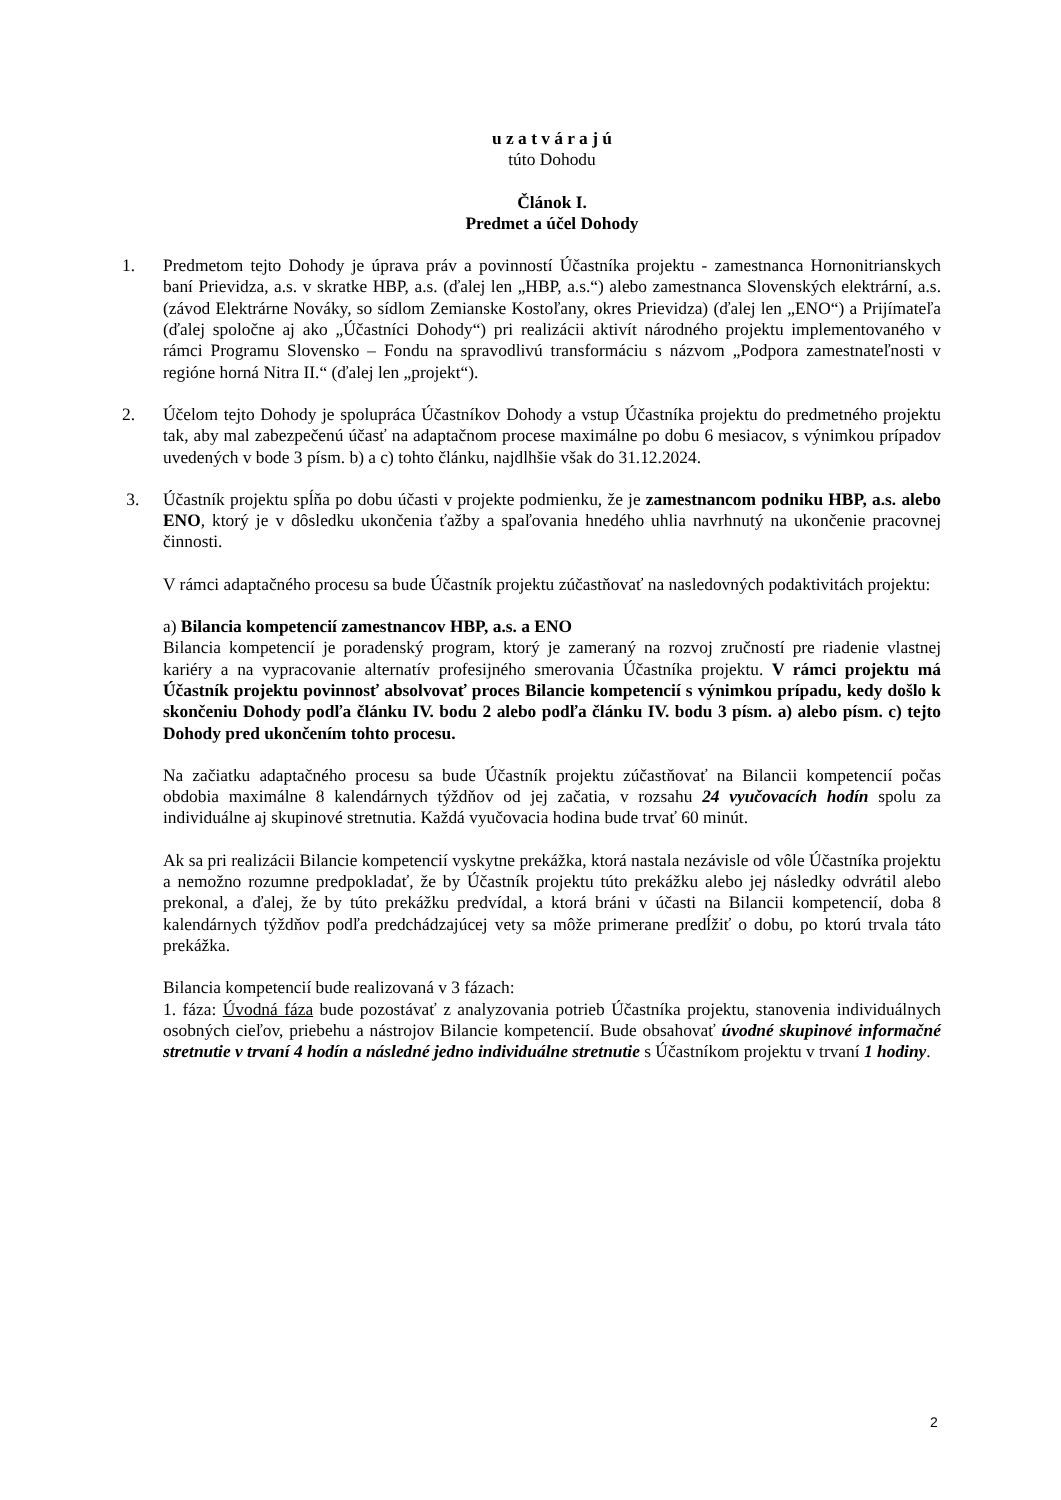u z a t v á r a j ú
túto Dohodu
Článok I.
Predmet a účel Dohody
1. Predmetom tejto Dohody je úprava práv a povinností Účastníka projektu - zamestnanca Hornonitrianskych baní Prievidza, a.s. v skratke HBP, a.s. (ďalej len „HBP, a.s.“) alebo zamestnanca Slovenských elektrární, a.s. (závod Elektrárne Nováky, so sídlom Zemianske Kostoľany, okres Prievidza) (ďalej len „ENO“) a Prijímateľa (ďalej spoločne aj ako „Účastníci Dohody“) pri realizácii aktivít národného projektu implementovaného v rámci Programu Slovensko – Fondu na spravodlivú transformáciu s názvom „Podpora zamestnateľnosti v regióne horná Nitra II.“ (ďalej len „projekt“).
2. Účelom tejto Dohody je spolupráca Účastníkov Dohody a vstup Účastníka projektu do predmetného projektu tak, aby mal zabezpečenú účasť na adaptačnom procese maximálne po dobu 6 mesiacov, s výnimkou prípadov uvedených v bode 3 písm. b) a c) tohto článku, najdlhšie však do 31.12.2024.
3. Účastník projektu spĺňa po dobu účasti v projekte podmienku, že je zamestnancom podniku HBP, a.s. alebo ENO, ktorý je v dôsledku ukončenia ťažby a spaľovania hnedého uhlia navrhnutý na ukončenie pracovnej činnosti.
V rámci adaptačného procesu sa bude Účastník projektu zúčastňovať na nasledovných podaktivitách projektu:
a) Bilancia kompetencií zamestnancov HBP, a.s. a ENO
Bilancia kompetencií je poradenský program, ktorý je zameraný na rozvoj zručností pre riadenie vlastnej kariéry a na vypracovanie alternatív profesijného smerovania Účastníka projektu. V rámci projektu má Účastník projektu povinnosť absolvovať proces Bilancie kompetencií s výnimkou prípadu, kedy došlo k skončeniu Dohody podľa článku IV. bodu 2 alebo podľa článku IV. bodu 3 písm. a) alebo písm. c) tejto Dohody pred ukončením tohto procesu.
Na začiatku adaptačného procesu sa bude Účastník projektu zúčastňovať na Bilancii kompetencií počas obdobia maximálne 8 kalendárnych týždňov od jej začatia, v rozsahu 24 vyučovacích hodín spolu za individuálne aj skupinové stretnutia. Každá vyučovacia hodina bude trvať 60 minút.
Ak sa pri realizácii Bilancie kompetencií vyskytne prekážka, ktorá nastala nezávisle od vôle Účastníka projektu a nemožno rozumne predpokladať, že by Účastník projektu túto prekážku alebo jej následky odvrátil alebo prekonal, a ďalej, že by túto prekážku predvídal, a ktorá bráni v účasti na Bilancii kompetencií, doba 8 kalendárnych týždňov podľa predchádzajúcej vety sa môže primerane predĺžiť o dobu, po ktorú trvala táto prekážka.
Bilancia kompetencií bude realizovaná v 3 fázach:
1. fáza: Úvodná fáza bude pozostávať z analyzovania potrieb Účastníka projektu, stanovenia individuálnych osobných cieľov, priebehu a nástrojov Bilancie kompetencií. Bude obsahovať úvodné skupinové informačné stretnutie v trvaní 4 hodín a následné jedno individuálne stretnutie s Účastníkom projektu v trvaní 1 hodiny.
2